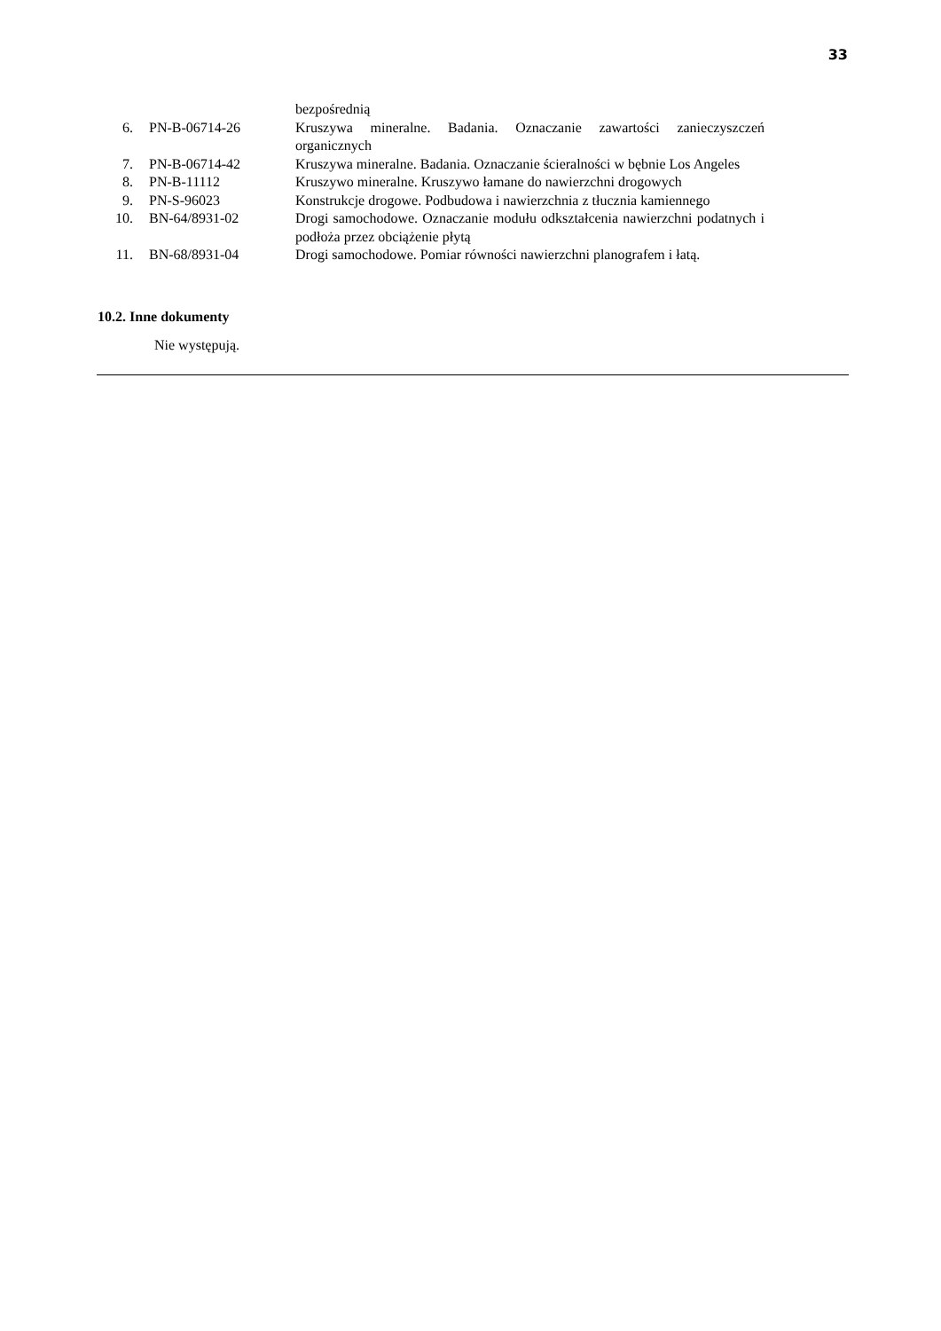33
| | | bezpośrednią |
| 6. | PN-B-06714-26 | Kruszywa mineralne. Badania. Oznaczanie zawartości zanieczyszczeń organicznych |
| 7. | PN-B-06714-42 | Kruszywa mineralne. Badania. Oznaczanie ścieralności w bębnie Los Angeles |
| 8. | PN-B-11112 | Kruszywo mineralne. Kruszywo łamane do nawierzchni drogowych |
| 9. | PN-S-96023 | Konstrukcje drogowe. Podbudowa i nawierzchnia z tłucznia kamiennego |
| 10. | BN-64/8931-02 | Drogi samochodowe. Oznaczanie modułu odkształcenia nawierzchni podatnych i podłoża przez obciążenie płytą |
| 11. | BN-68/8931-04 | Drogi samochodowe. Pomiar równości nawierzchni planografem i łatą. |
10.2. Inne dokumenty
Nie występują.